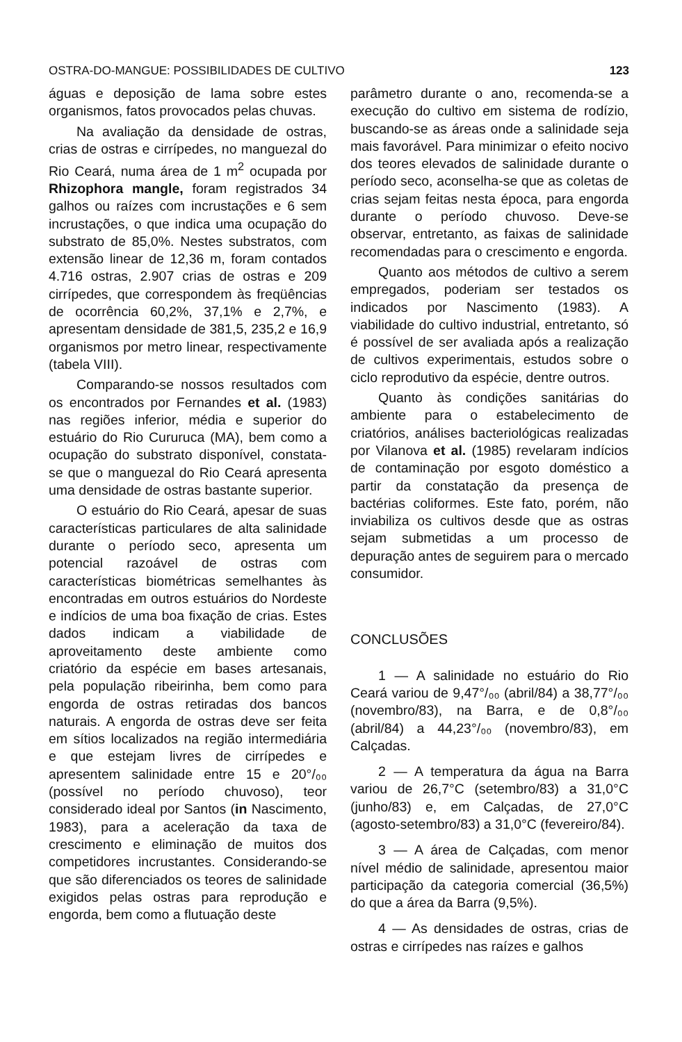OSTRA-DO-MANGUE: POSSIBILIDADES DE CULTIVO 123
águas e deposição de lama sobre estes organismos, fatos provocados pelas chuvas.
Na avaliação da densidade de ostras, crias de ostras e cirrípedes, no manguezal do Rio Ceará, numa área de 1 m<sup>2</sup> ocupada por Rhizophora mangle, foram registrados 34 galhos ou raízes com incrustações e 6 sem incrustações, o que indica uma ocupação do substrato de 85,0%. Nestes substratos, com extensão linear de 12,36 m, foram contados 4.716 ostras, 2.907 crias de ostras e 209 cirrípedes, que correspondem às freqüências de ocorrência 60,2%, 37,1% e 2,7%, e apresentam densidade de 381,5, 235,2 e 16,9 organismos por metro linear, respectivamente (tabela VIII).
Comparando-se nossos resultados com os encontrados por Fernandes et al. (1983) nas regiões inferior, média e superior do estuário do Rio Cururuca (MA), bem como a ocupação do substrato disponível, constata-se que o manguezal do Rio Ceará apresenta uma densidade de ostras bastante superior.
O estuário do Rio Ceará, apesar de suas características particulares de alta salinidade durante o período seco, apresenta um potencial razoável de ostras com características biométricas semelhantes às encontradas em outros estuários do Nordeste e indícios de uma boa fixação de crias. Estes dados indicam a viabilidade de aproveitamento deste ambiente como criatório da espécie em bases artesanais, pela população ribeirinha, bem como para engorda de ostras retiradas dos bancos naturais. A engorda de ostras deve ser feita em sítios localizados na região intermediária e que estejam livres de cirrípedes e apresentem salinidade entre 15 e 20°/₀₀ (possível no período chuvoso), teor considerado ideal por Santos (in Nascimento, 1983), para a aceleração da taxa de crescimento e eliminação de muitos dos competidores incrustantes. Considerando-se que são diferenciados os teores de salinidade exigidos pelas ostras para reprodução e engorda, bem como a flutuação deste
parâmetro durante o ano, recomenda-se a execução do cultivo em sistema de rodízio, buscando-se as áreas onde a salinidade seja mais favorável. Para minimizar o efeito nocivo dos teores elevados de salinidade durante o período seco, aconselha-se que as coletas de crias sejam feitas nesta época, para engorda durante o período chuvoso. Deve-se observar, entretanto, as faixas de salinidade recomendadas para o crescimento e engorda.
Quanto aos métodos de cultivo a serem empregados, poderiam ser testados os indicados por Nascimento (1983). A viabilidade do cultivo industrial, entretanto, só é possível de ser avaliada após a realização de cultivos experimentais, estudos sobre o ciclo reprodutivo da espécie, dentre outros.
Quanto às condições sanitárias do ambiente para o estabelecimento de criatórios, análises bacteriológicas realizadas por Vilanova et al. (1985) revelaram indícios de contaminação por esgoto doméstico a partir da constatação da presença de bactérias coliformes. Este fato, porém, não inviabiliza os cultivos desde que as ostras sejam submetidas a um processo de depuração antes de seguirem para o mercado consumidor.
CONCLUSÕES
1 — A salinidade no estuário do Rio Ceará variou de 9,47°/₀₀ (abril/84) a 38,77°/₀₀ (novembro/83), na Barra, e de 0,8°/₀₀ (abril/84) a 44,23°/₀₀ (novembro/83), em Calçadas.
2 — A temperatura da água na Barra variou de 26,7°C (setembro/83) a 31,0°C (junho/83) e, em Calçadas, de 27,0°C (agosto-setembro/83) a 31,0°C (fevereiro/84).
3 — A área de Calçadas, com menor nível médio de salinidade, apresentou maior participação da categoria comercial (36,5%) do que a área da Barra (9,5%).
4 — As densidades de ostras, crias de ostras e cirrípedes nas raízes e galhos